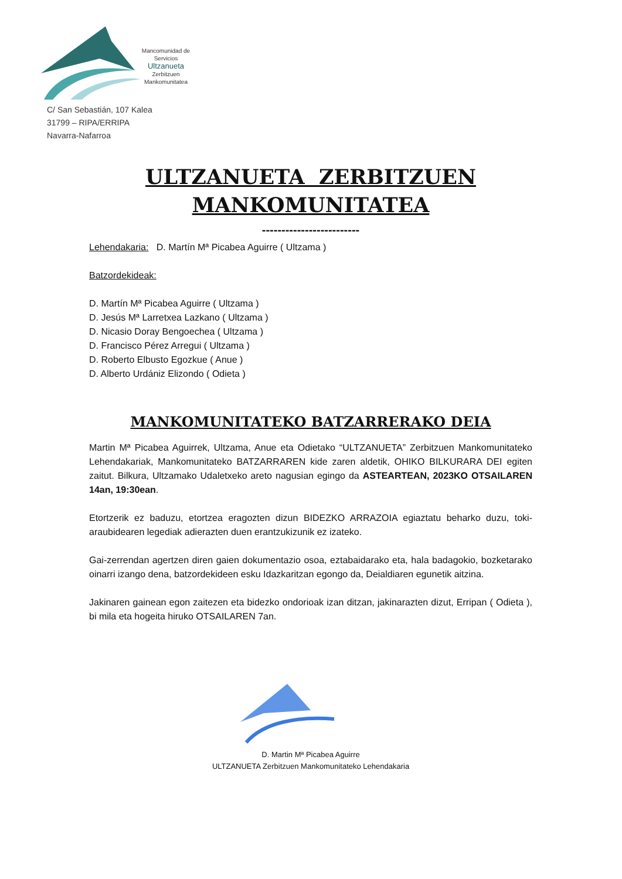Mancomunidad de Servicios Ultzanueta Zerbitzuen Mankomunitatea
C/ San Sebastián, 107 Kalea
31799 – RIPA/ERRIPA
Navarra-Nafarroa
ULTZANUETA ZERBITZUEN
MANKOMUNITATEA
-------------------------
Lehendakaria: D. Martín Mª Picabea Aguirre ( Ultzama )
Batzordekideak:
D. Martín Mª Picabea Aguirre ( Ultzama )
D. Jesús Mª Larretxea Lazkano ( Ultzama )
D. Nicasio Doray Bengoechea ( Ultzama )
D. Francisco Pérez Arregui ( Ultzama )
D. Roberto Elbusto Egozkue ( Anue )
D. Alberto Urdániz Elizondo ( Odieta )
MANKOMUNITATEKO BATZARRERAKO DEIA
Martin Mª Picabea Aguirrek, Ultzama, Anue eta Odietako “ULTZANUETA” Zerbitzuen Mankomunitateko Lehendakariak, Mankomunitateko BATZARRAREN kide zaren aldetik, OHIKO BILKURARA DEI egiten zaitut. Bilkura, Ultzamako Udaletxeko areto nagusian egingo da ASTEARTEAN, 2023KO OTSAILAREN 14an, 19:30ean.
Etortzerik ez baduzu, etortzea eragozten dizun BIDEZKO ARRAZOIA egiaztatu beharko duzu, toki-araubidearen legediak adierazten duen erantzukizunik ez izateko.
Gai-zerrendan agertzen diren gaien dokumentazio osoa, eztabaidarako eta, hala badagokio, bozketarako oinarri izango dena, batzordekideen esku Idazkaritzan egongo da, Deialdiaren egunetik aitzina.
Jakinaren gainean egon zaitezen eta bidezko ondorioak izan ditzan, jakinarazten dizut, Erripan ( Odieta ), bi mila eta hogeita hiruko OTSAILAREN 7an.
D. Martin Mª Picabea Aguirre
ULTZANUETA Zerbitzuen Mankomunitateko Lehendakaria